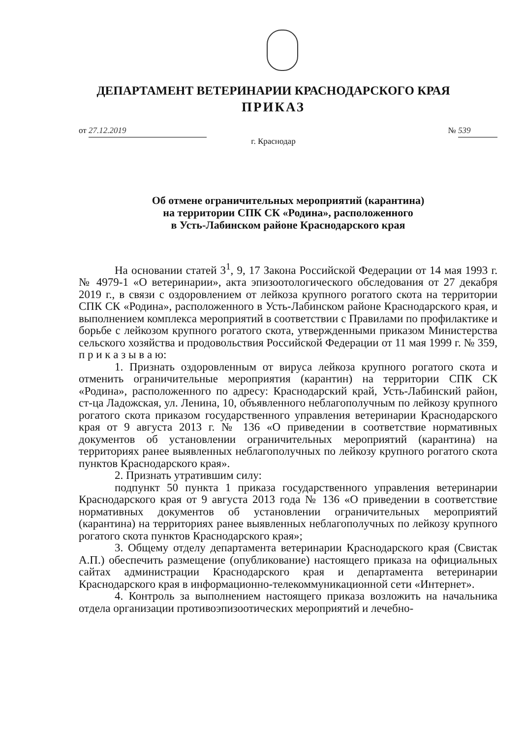ДЕПАРТАМЕНТ ВЕТЕРИНАРИИ КРАСНОДАРСКОГО КРАЯ
ПРИКАЗ
от 27.12.2019 № 539
г. Краснодар
Об отмене ограничительных мероприятий (карантина)
на территории СПК СК «Родина», расположенного
в Усть-Лабинском районе Краснодарского края
На основании статей 3<sup>1</sup>, 9, 17 Закона Российской Федерации от 14 мая 1993 г. № 4979-1 «О ветеринарии», акта эпизоотологического обследования от 27 декабря 2019 г., в связи с оздоровлением от лейкоза крупного рогатого скота на территории СПК СК «Родина», расположенного в Усть-Лабинском районе Краснодарского края, и выполнением комплекса мероприятий в соответствии с Правилами по профилактике и борьбе с лейкозом крупного рогатого скота, утвержденными приказом Министерства сельского хозяйства и продовольствия Российской Федерации от 11 мая 1999 г. № 359, п р и к а з ы в а ю:
1. Признать оздоровленным от вируса лейкоза крупного рогатого скота и отменить ограничительные мероприятия (карантин) на территории СПК СК «Родина», расположенного по адресу: Краснодарский край, Усть-Лабинский район, ст-ца Ладожская, ул. Ленина, 10, объявленного неблагополучным по лейкозу крупного рогатого скота приказом государственного управления ветеринарии Краснодарского края от 9 августа 2013 г. № 136 «О приведении в соответствие нормативных документов об установлении ограничительных мероприятий (карантина) на территориях ранее выявленных неблагополучных по лейкозу крупного рогатого скота пунктов Краснодарского края».
2. Признать утратившим силу:
подпункт 50 пункта 1 приказа государственного управления ветеринарии Краснодарского края от 9 августа 2013 года № 136 «О приведении в соответствие нормативных документов об установлении ограничительных мероприятий (карантина) на территориях ранее выявленных неблагополучных по лейкозу крупного рогатого скота пунктов Краснодарского края»;
3. Общему отделу департамента ветеринарии Краснодарского края (Свистак А.П.) обеспечить размещение (опубликование) настоящего приказа на официальных сайтах администрации Краснодарского края и департамента ветеринарии Краснодарского края в информационно-телекоммуникационной сети «Интернет».
4. Контроль за выполнением настоящего приказа возложить на начальника отдела организации противоэпизоотических мероприятий и лечебно-